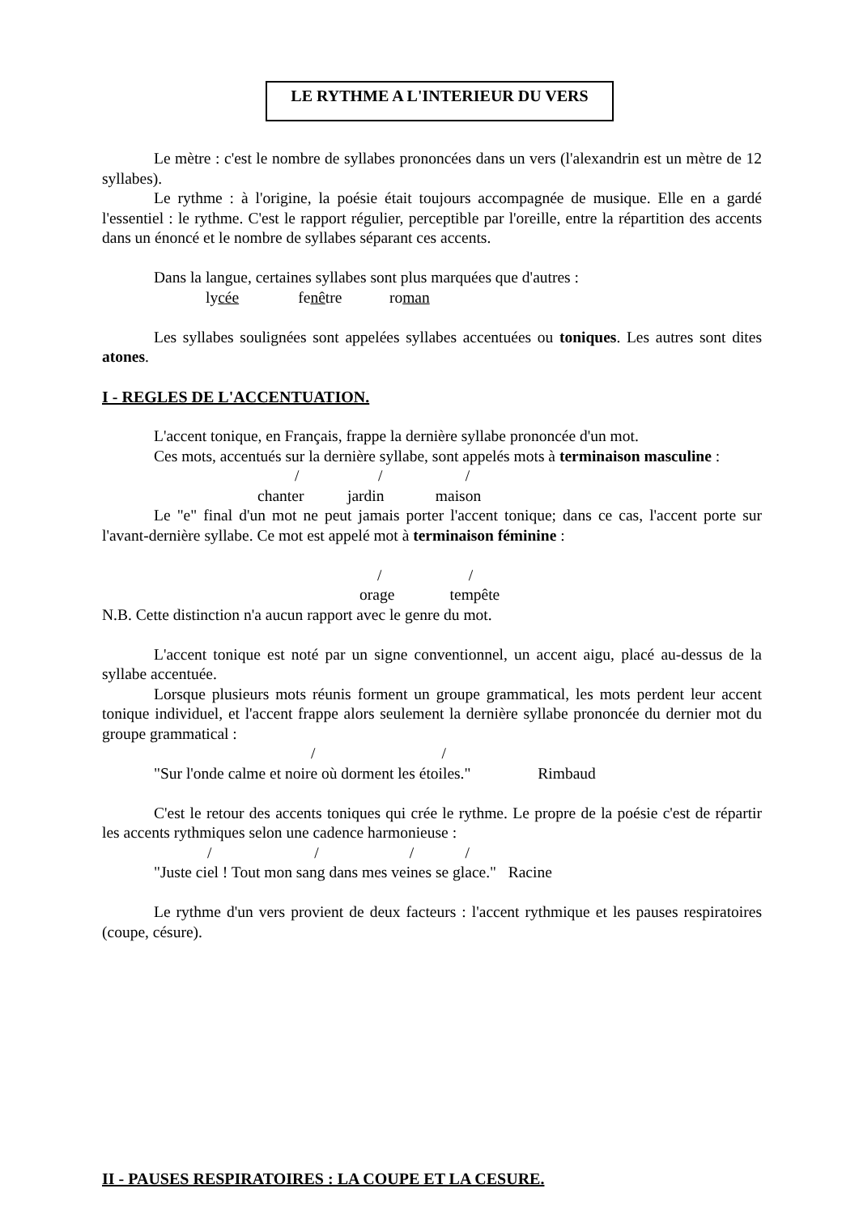LE RYTHME A L'INTERIEUR DU VERS
Le mètre : c'est le nombre de syllabes prononcées dans un vers (l'alexandrin est un mètre de 12 syllabes).
Le rythme : à l'origine, la poésie était toujours accompagnée de musique. Elle en a gardé l'essentiel : le rythme. C'est le rapport régulier, perceptible par l'oreille, entre la répartition des accents dans un énoncé et le nombre de syllabes séparant ces accents.
Dans la langue, certaines syllabes sont plus marquées que d'autres :
lycée fenêtre roman
Les syllabes soulignées sont appelées syllabes accentuées ou toniques. Les autres sont dites atones.
I - REGLES DE L'ACCENTUATION.
L'accent tonique, en Français, frappe la dernière syllabe prononcée d'un mot.
Ces mots, accentués sur la dernière syllabe, sont appelés mots à terminaison masculine :
/ / /
chanter jardin maison
Le "e" final d'un mot ne peut jamais porter l'accent tonique; dans ce cas, l'accent porte sur l'avant-dernière syllabe. Ce mot est appelé mot à terminaison féminine :
/ /
orage tempête
N.B. Cette distinction n'a aucun rapport avec le genre du mot.
L'accent tonique est noté par un signe conventionnel, un accent aigu, placé au-dessus de la syllabe accentuée.
Lorsque plusieurs mots réunis forment un groupe grammatical, les mots perdent leur accent tonique individuel, et l'accent frappe alors seulement la dernière syllabe prononcée du dernier mot du groupe grammatical :
/ /
"Sur l'onde calme et noire où dorment les étoiles." Rimbaud
C'est le retour des accents toniques qui crée le rythme. Le propre de la poésie c'est de répartir les accents rythmiques selon une cadence harmonieuse :
/ / / /
"Juste ciel ! Tout mon sang dans mes veines se glace." Racine
Le rythme d'un vers provient de deux facteurs : l'accent rythmique et les pauses respiratoires (coupe, césure).
II - PAUSES RESPIRATOIRES : LA COUPE ET LA CESURE.